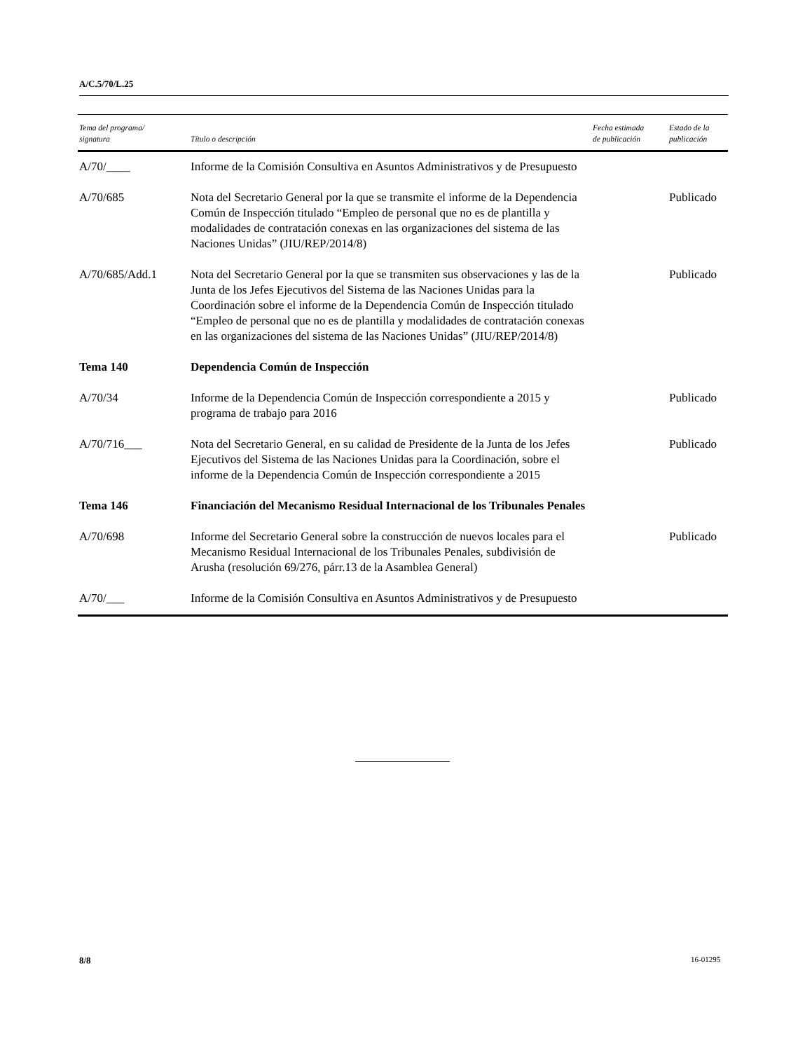A/C.5/70/L.25
| Tema del programa/ signatura | Título o descripción | Fecha estimada de publicación | Estado de la publicación |
| --- | --- | --- | --- |
| A/70/____ | Informe de la Comisión Consultiva en Asuntos Administrativos y de Presupuesto | | |
| A/70/685 | Nota del Secretario General por la que se transmite el informe de la Dependencia Común de Inspección titulado “Empleo de personal que no es de plantilla y modalidades de contratación conexas en las organizaciones del sistema de las Naciones Unidas” (JIU/REP/2014/8) | | Publicado |
| A/70/685/Add.1 | Nota del Secretario General por la que se transmiten sus observaciones y las de la Junta de los Jefes Ejecutivos del Sistema de las Naciones Unidas para la Coordinación sobre el informe de la Dependencia Común de Inspección titulado “Empleo de personal que no es de plantilla y modalidades de contratación conexas en las organizaciones del sistema de las Naciones Unidas” (JIU/REP/2014/8) | | Publicado |
| Tema 140 | Dependencia Común de Inspección | | |
| A/70/34 | Informe de la Dependencia Común de Inspección correspondiente a 2015 y programa de trabajo para 2016 | | Publicado |
| A/70/716___ | Nota del Secretario General, en su calidad de Presidente de la Junta de los Jefes Ejecutivos del Sistema de las Naciones Unidas para la Coordinación, sobre el informe de la Dependencia Común de Inspección correspondiente a 2015 | | Publicado |
| Tema 146 | Financiación del Mecanismo Residual Internacional de los Tribunales Penales | | |
| A/70/698 | Informe del Secretario General sobre la construcción de nuevos locales para el Mecanismo Residual Internacional de los Tribunales Penales, subdivisión de Arusha (resolución 69/276, párr.13 de la Asamblea General) | | Publicado |
| A/70/___ | Informe de la Comisión Consultiva en Asuntos Administrativos y de Presupuesto | | |
8/8 16-01295